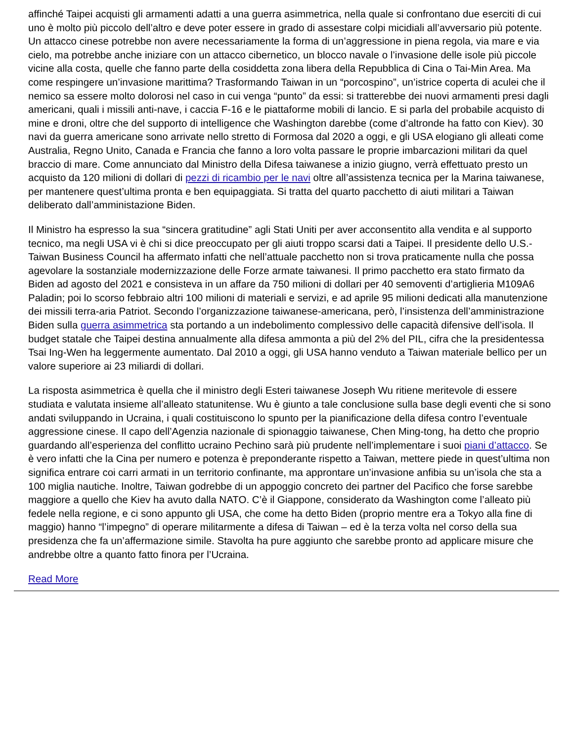affinché Taipei acquisti gli armamenti adatti a una guerra asimmetrica, nella quale si confrontano due eserciti di cui uno è molto più piccolo dell’altro e deve poter essere in grado di assestare colpi micidiali all’avversario più potente. Un attacco cinese potrebbe non avere necessariamente la forma di un’aggressione in piena regola, via mare e via cielo, ma potrebbe anche iniziare con un attacco cibernetico, un blocco navale o l’invasione delle isole più piccole vicine alla costa, quelle che fanno parte della cosiddetta zona libera della Repubblica di Cina o Tai-Min Area. Ma come respingere un’invasione marittima? Trasformando Taiwan in un “porcospino”, un’istrice coperta di aculei che il nemico sa essere molto dolorosi nel caso in cui venga “punto” da essi: si tratterebbe dei nuovi armamenti presi dagli americani, quali i missili anti-nave, i caccia F-16 e le piattaforme mobili di lancio. E si parla del probabile acquisto di mine e droni, oltre che del supporto di intelligence che Washington darebbe (come d’altronde ha fatto con Kiev). 30 navi da guerra americane sono arrivate nello stretto di Formosa dal 2020 a oggi, e gli USA elogiano gli alleati come Australia, Regno Unito, Canada e Francia che fanno a loro volta passare le proprie imbarcazioni militari da quel braccio di mare. Come annunciato dal Ministro della Difesa taiwanese a inizio giugno, verrà effettuato presto un acquisto da 120 milioni di dollari di pezzi di ricambio per le navi oltre all’assistenza tecnica per la Marina taiwanese, per mantenere quest’ultima pronta e ben equipaggiata. Si tratta del quarto pacchetto di aiuti militari a Taiwan deliberato dall’amministazione Biden.
Il Ministro ha espresso la sua “sincera gratitudine” agli Stati Uniti per aver acconsentito alla vendita e al supporto tecnico, ma negli USA vi è chi si dice preoccupato per gli aiuti troppo scarsi dati a Taipei. Il presidente dello U.S.-Taiwan Business Council ha affermato infatti che nell’attuale pacchetto non si trova praticamente nulla che possa agevolare la sostanziale modernizzazione delle Forze armate taiwanesi. Il primo pacchetto era stato firmato da Biden ad agosto del 2021 e consisteva in un affare da 750 milioni di dollari per 40 semoventi d’artiglieria M109A6 Paladin; poi lo scorso febbraio altri 100 milioni di materiali e servizi, e ad aprile 95 milioni dedicati alla manutenzione dei missili terra-aria Patriot. Secondo l’organizzazione taiwanese-americana, però, l’insistenza dell’amministrazione Biden sulla guerra asimmetrica sta portando a un indebolimento complessivo delle capacità difensive dell’isola. Il budget statale che Taipei destina annualmente alla difesa ammonta a più del 2% del PIL, cifra che la presidentessa Tsai Ing-Wen ha leggermente aumentato. Dal 2010 a oggi, gli USA hanno venduto a Taiwan materiale bellico per un valore superiore ai 23 miliardi di dollari.
La risposta asimmetrica è quella che il ministro degli Esteri taiwanese Joseph Wu ritiene meritevole di essere studiata e valutata insieme all’alleato statunitense. Wu è giunto a tale conclusione sulla base degli eventi che si sono andati sviluppando in Ucraina, i quali costituiscono lo spunto per la pianificazione della difesa contro l’eventuale aggressione cinese. Il capo dell’Agenzia nazionale di spionaggio taiwanese, Chen Ming-tong, ha detto che proprio guardando all’esperienza del conflitto ucraino Pechino sarà più prudente nell’implementare i suoi piani d’attacco. Se è vero infatti che la Cina per numero e potenza è preponderante rispetto a Taiwan, mettere piede in quest’ultima non significa entrare coi carri armati in un territorio confinante, ma approntare un’invasione anfibia su un’isola che sta a 100 miglia nautiche. Inoltre, Taiwan godrebbe di un appoggio concreto dei partner del Pacifico che forse sarebbe maggiore a quello che Kiev ha avuto dalla NATO. C’è il Giappone, considerato da Washington come l’alleato più fedele nella regione, e ci sono appunto gli USA, che come ha detto Biden (proprio mentre era a Tokyo alla fine di maggio) hanno “l’impegno” di operare militarmente a difesa di Taiwan – ed è la terza volta nel corso della sua presidenza che fa un’affermazione simile. Stavolta ha pure aggiunto che sarebbe pronto ad applicare misure che andrebbe oltre a quanto fatto finora per l’Ucraina.
Read More